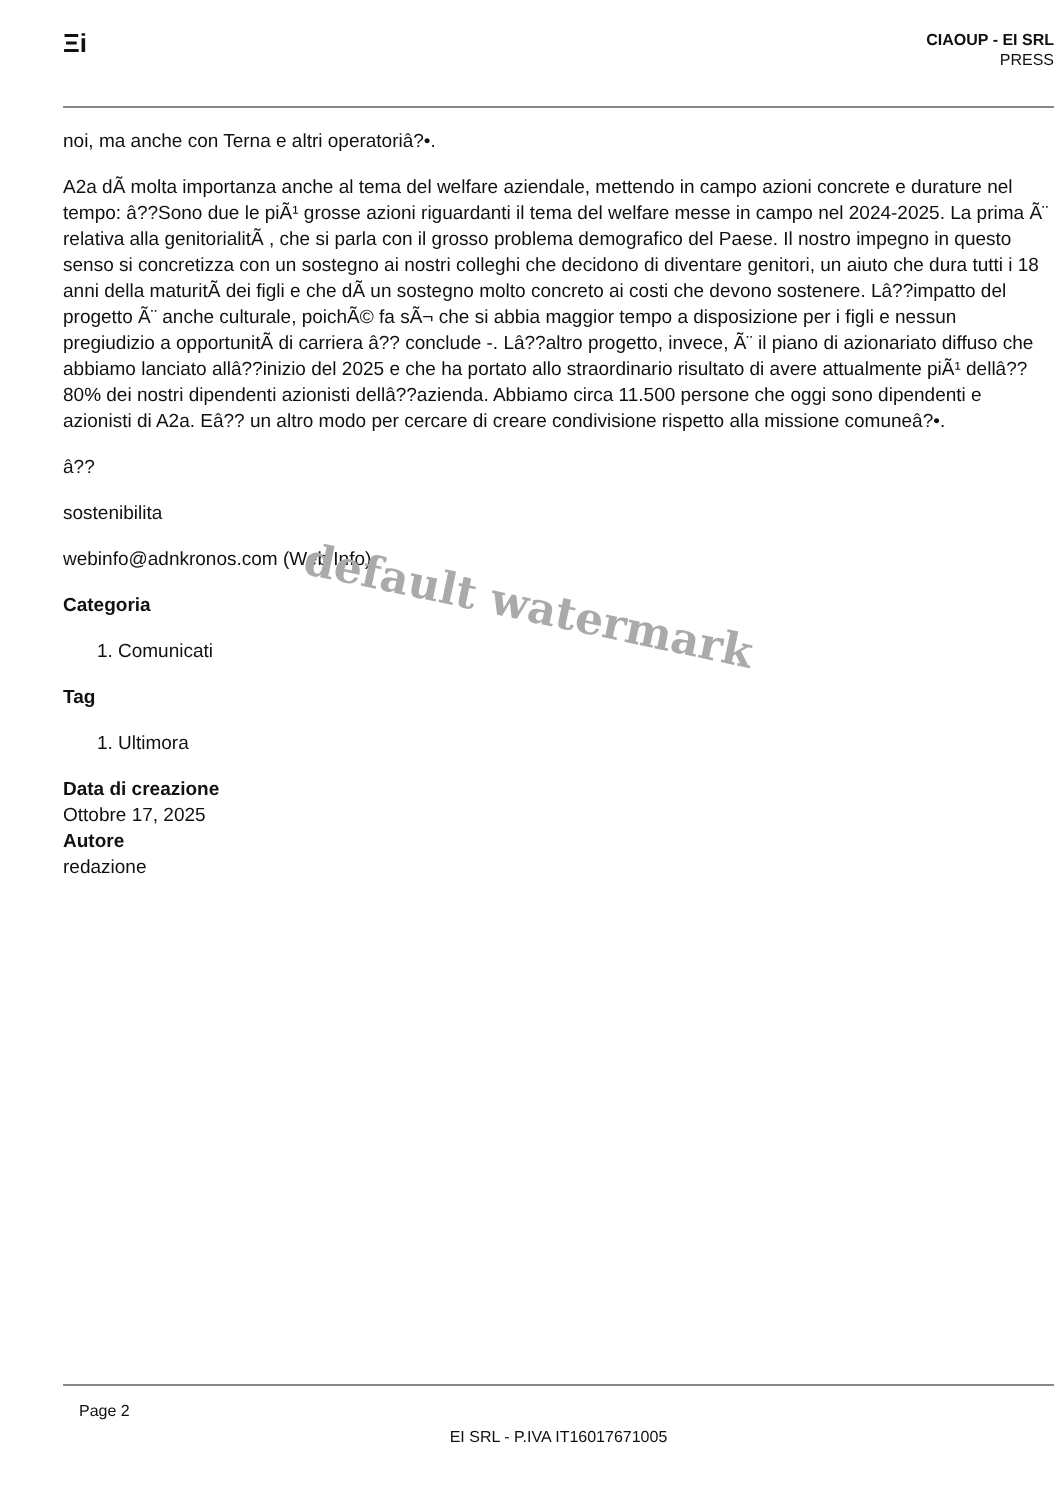Ξi
CIAOUP - EI SRL
PRESS
noi, ma anche con Terna e altri operatoriâ?•.
A2a dÃ molta importanza anche al tema del welfare aziendale, mettendo in campo azioni concrete e durature nel tempo: â??Sono due le piÃ¹ grosse azioni riguardanti il tema del welfare messe in campo nel 2024-2025. La prima Ã¨ relativa alla genitorialitÃ , che si parla con il grosso problema demografico del Paese. Il nostro impegno in questo senso si concretizza con un sostegno ai nostri colleghi che decidono di diventare genitori, un aiuto che dura tutti i 18 anni della maturitÃ dei figli e che dÃ un sostegno molto concreto ai costi che devono sostenere. Lâ??impatto del progetto Ã¨ anche culturale, poichÃ© fa sÃ¬ che si abbia maggior tempo a disposizione per i figli e nessun pregiudizio a opportunitÃ di carriera â?? conclude -. Lâ??altro progetto, invece, Ã¨ il piano di azionariato diffuso che abbiamo lanciato allâ??inizio del 2025 e che ha portato allo straordinario risultato di avere attualmente piÃ¹ dellâ??80% dei nostri dipendenti azionisti dellâ??azienda. Abbiamo circa 11.500 persone che oggi sono dipendenti e azionisti di A2a. Eâ?? un altro modo per cercare di creare condivisione rispetto alla missione comuneâ?•.
â??
sostenibilita
webinfo@adnkronos.com (Web Info)
Categoria
1. Comunicati
Tag
1. Ultimora
Data di creazione
Ottobre 17, 2025
Autore
redazione
default watermark
Page 2
EI SRL - P.IVA IT16017671005